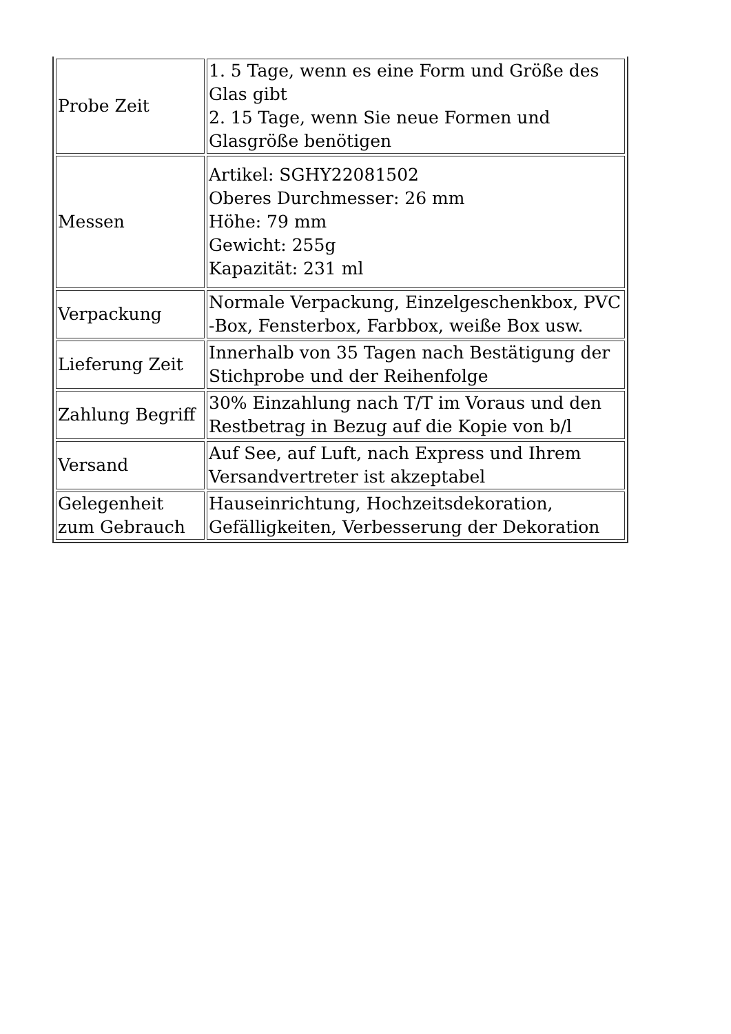| Probe Zeit | 1. 5 Tage, wenn es eine Form und Größe des Glas gibt 2. 15 Tage, wenn Sie neue Formen und Glasgröße benötigen |
| Messen | Artikel: SGHY22081502 Oberes Durchmesser: 26 mm Höhe: 79 mm Gewicht: 255g Kapazität: 231 ml |
| Verpackung | Normale Verpackung, Einzelgeschenkbox, PVC -Box, Fensterbox, Farbbox, weiße Box usw. |
| Lieferung Zeit | Innerhalb von 35 Tagen nach Bestätigung der Stichprobe und der Reihenfolge |
| Zahlung Begriff | 30% Einzahlung nach T/T im Voraus und den Restbetrag in Bezug auf die Kopie von b/l |
| Versand | Auf See, auf Luft, nach Express und Ihrem Versandvertreter ist akzeptabel |
| Gelegenheit zum Gebrauch | Hauseinrichtung, Hochzeitsdekoration, Gefälligkeiten, Verbesserung der Dekoration |